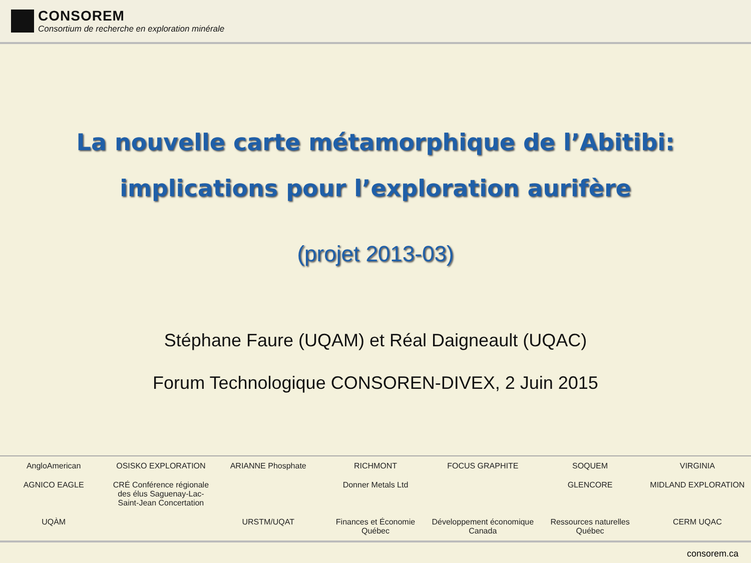CONSOREM
Consortium de recherche en exploration minérale
La nouvelle carte métamorphique de l’Abitibi:
implications pour l’exploration aurifère
(projet 2013-03)
Stéphane Faure (UQAM) et Réal Daigneault (UQAC)
Forum Technologique CONSOREN-DIVEX, 2 Juin 2015
AngloAmerican OSISKO EXPLORATION ARIANNE Phosphate RICHMONT FOCUS GRAPHITE SOQUEM VIRGINIA AGNICO EAGLE CRÉ Conférence régionale des élus Saguenay-Lac-Saint-Jean Concertation Donner Metals Ltd GLENCORE MIDLAND EXPLORATION UQÀM URSTM/UQAT Finances et Économie Québec Développement économique Canada Ressources naturelles Québec CERM UQAC
consorem.ca